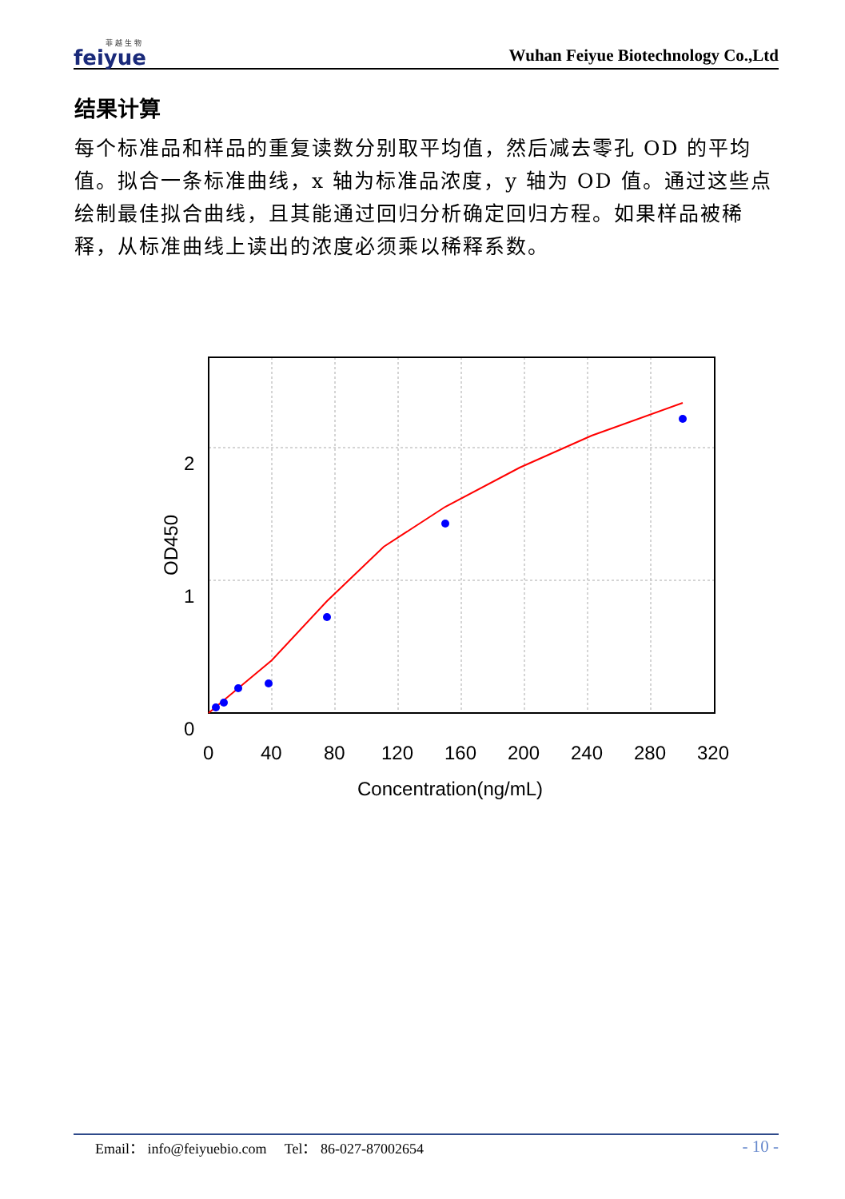菲 越 生 物
feiyue
Wuhan Feiyue Biotechnology Co.,Ltd
结果计算
每个标准品和样品的重复读数分别取平均值，然后减去零孔 OD 的平均值。拟合一条标准曲线，x 轴为标准品浓度，y 轴为 OD 值。通过这些点绘制最佳拟合曲线，且其能通过回归分析确定回归方程。如果样品被稀释，从标准曲线上读出的浓度必须乘以稀释系数。
2
1
0
0
40
80
120
160
200
240
280
320
Concentration(ng/mL)
OD450
Email： info@feiyuebio.com Tel： 86-027-87002654 - 10 -